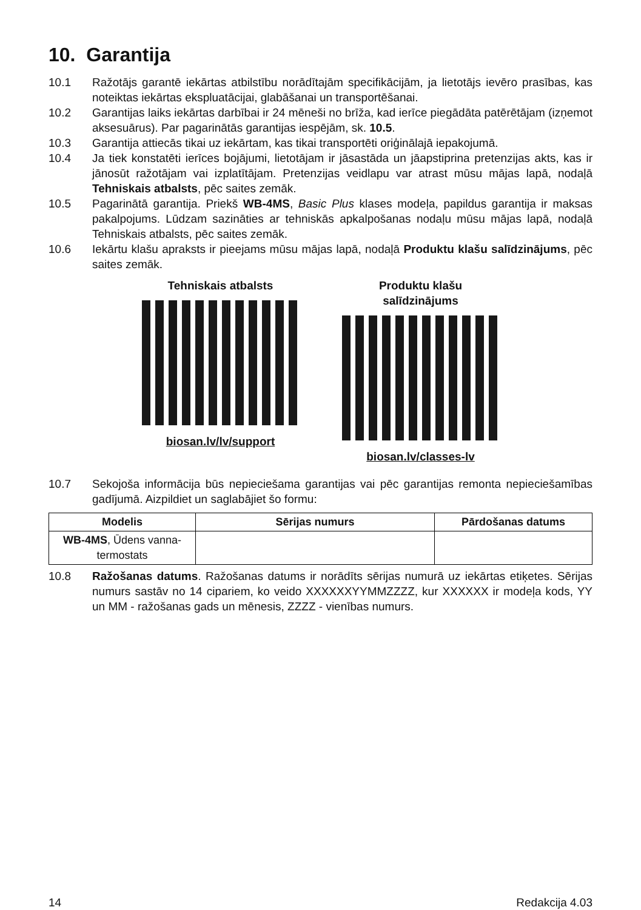10. Garantija
10.1 Ražotājs garantē iekārtas atbilstību norādītajām specifikācijām, ja lietotājs ievēro prasības, kas noteiktas iekārtas ekspluatācijai, glabāšanai un transportēšanai.
10.2 Garantijas laiks iekārtas darbībai ir 24 mēneši no brīža, kad ierīce piegādāta patērētājam (izņemot aksesuārus). Par pagarinātās garantijas iespējām, sk. 10.5.
10.3 Garantija attiecās tikai uz iekārtam, kas tikai transportēti oriģinālajā iepakojumā.
10.4 Ja tiek konstatēti ierīces bojājumi, lietotājam ir jāsastāda un jāapstiprina pretenzijas akts, kas ir jānosūt ražotājam vai izplatītājam. Pretenzijas veidlapu var atrast mūsu mājas lapā, nodaļā Tehniskais atbalsts, pēc saites zemāk.
10.5 Pagarinātā garantija. Priekš WB-4MS, Basic Plus klases modeļa, papildus garantija ir maksas pakalpojums. Lūdzam sazināties ar tehniskās apkalpošanas nodaļu mūsu mājas lapā, nodaļā Tehniskais atbalsts, pēc saites zemāk.
10.6 Iekārtu klašu apraksts ir pieejams mūsu mājas lapā, nodaļā Produktu klašu salīdzinājums, pēc saites zemāk.
Tehniskais atbalsts
biosan.lv/lv/support
Produktu klašu salīdzinājums
biosan.lv/classes-lv
10.7 Sekojoša informācija būs nepieciešama garantijas vai pēc garantijas remonta nepieciešamības gadījumā. Aizpildiet un saglabājiet šo formu:
| Modelis | Sērijas numurs | Pārdošanas datums |
| --- | --- | --- |
| WB-4MS , Ūdens vanna-termostats | | |
10.8 Ražošanas datums. Ražošanas datums ir norādīts sērijas numurā uz iekārtas etiķetes. Sērijas numurs sastāv no 14 cipariem, ko veido XXXXXXYYMMZZZZ, kur XXXXXX ir modeļa kods, YY un MM - ražošanas gads un mēnesis, ZZZZ - vienības numurs.
14 Redakcija 4.03